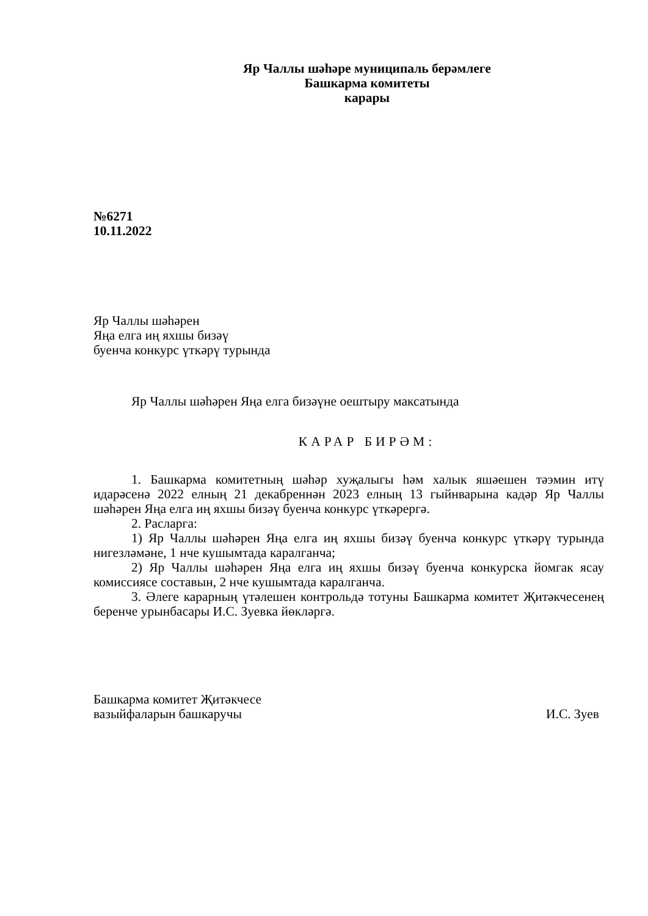Яр Чаллы шәһәре муниципаль берәмлеге
Башкарма комитеты
карары
№6271
10.11.2022
Яр Чаллы шәһәрен
Яңа елга иң яхшы бизәү
буенча конкурс үткәрү турында
Яр Чаллы шәһәрен Яңа елга бизәүне оештыру максатында
КАРАР БИРӘМ:
1. Башкарма комитетның шәһәр хуҗалыгы һәм халык яшәешен тәэмин итү идарәсенә 2022 елның 21 декабреннән 2023 елның 13 гыйнварына кадәр Яр Чаллы шәһәрен Яңа елга иң яхшы бизәү буенча конкурс үткәрергә.
2. Расларга:
1) Яр Чаллы шәһәрен Яңа елга иң яхшы бизәү буенча конкурс үткәрү турында нигезләмәне, 1 нче кушымтада каралганча;
2) Яр Чаллы шәһәрен Яңа елга иң яхшы бизәү буенча конкурска йомгак ясау комиссиясе составын, 2 нче кушымтада каралганча.
3. Әлеге карарның үтәлешен контрольдә тотуны Башкарма комитет Җитәкчесенең беренче урынбасары И.С. Зуевка йөкләргә.
Башкарма комитет Җитәкчесе
вазыйфаларын башкаручы
И.С. Зуев